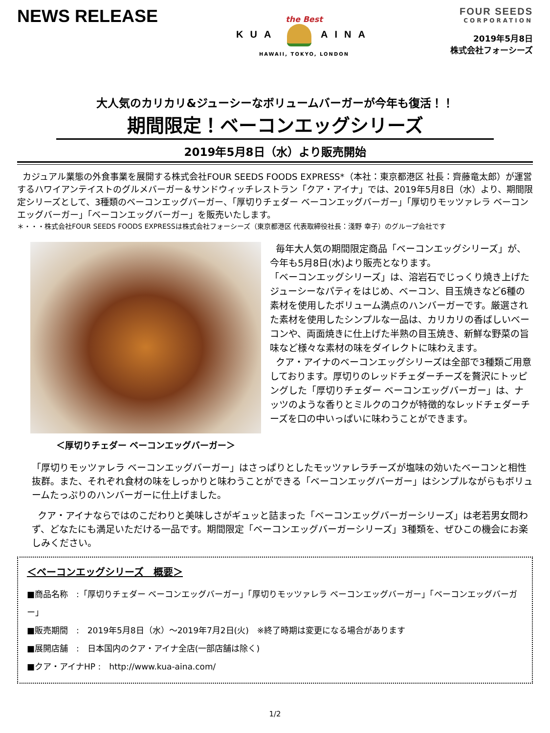NEWS RELEASE
the Best
KUA AINA
HAWAII, TOKYO, LONDON
FOUR SEEDS
CORPORATION
2019年5月8日
株式会社フォーシーズ
大人気のカリカリ&ジューシーなボリュームバーガーが今年も復活！！
期間限定！ベーコンエッグシリーズ
2019年5月8日（水）より販売開始
カジュアル業態の外食事業を展開する株式会社FOUR SEEDS FOODS EXPRESS*（本社：東京都港区 社長：齊藤竜太郎）が運営するハワイアンテイストのグルメバーガー＆サンドウィッチレストラン「クア・アイナ」では、2019年5月8日（水）より、期間限定シリーズとして、3種類のベーコンエッグバーガー、「厚切りチェダー ベーコンエッグバーガー」「厚切りモッツァレラ ベーコンエッグバーガー」「ベーコンエッグバーガー」を販売いたします。
＊・・・株式会社FOUR SEEDS FOODS EXPRESSは株式会社フォーシーズ（東京都港区 代表取締役社長：淺野 幸子）のグループ会社です
＜厚切りチェダー ベーコンエッグバーガー＞
毎年大人気の期間限定商品「ベーコンエッグシリーズ」が、今年も5月8日(水)より販売となります。
「ベーコンエッグシリーズ」は、溶岩石でじっくり焼き上げたジューシーなパティをはじめ、ベーコン、目玉焼きなど6種の素材を使用したボリューム満点のハンバーガーです。厳選された素材を使用したシンプルな一品は、カリカリの香ばしいベーコンや、両面焼きに仕上げた半熟の目玉焼き、新鮮な野菜の旨味など様々な素材の味をダイレクトに味わえます。
クア・アイナのベーコンエッグシリーズは全部で3種類ご用意しております。厚切りのレッドチェダーチーズを贅沢にトッピングした「厚切りチェダー ベーコンエッグバーガー」は、ナッツのような香りとミルクのコクが特徴的なレッドチェダーチーズを口の中いっぱいに味わうことができます。
「厚切りモッツァレラ ベーコンエッグバーガー」はさっぱりとしたモッツァレラチーズが塩味の効いたベーコンと相性抜群。また、それぞれ食材の味をしっかりと味わうことができる「ベーコンエッグバーガー」はシンプルながらもボリュームたっぷりのハンバーガーに仕上げました。
クア・アイナならではのこだわりと美味しさがギュッと詰まった「ベーコンエッグバーガーシリーズ」は老若男女問わず、どなたにも満足いただける一品です。期間限定「ベーコンエッグバーガーシリーズ」3種類を、ぜひこの機会にお楽しみください。
＜ベーコンエッグシリーズ　概要＞
■商品名称　:「厚切りチェダー ベーコンエッグバーガー」「厚切りモッツァレラ ベーコンエッグバーガー」「ベーコンエッグバーガー」
■販売期間　:　2019年5月8日（水）～2019年7月2日(火)　※終了時期は変更になる場合があります
■展開店舗　:　日本国内のクア・アイナ全店(一部店舗は除く)
■クア・アイナHP :　http://www.kua-aina.com/
1/2